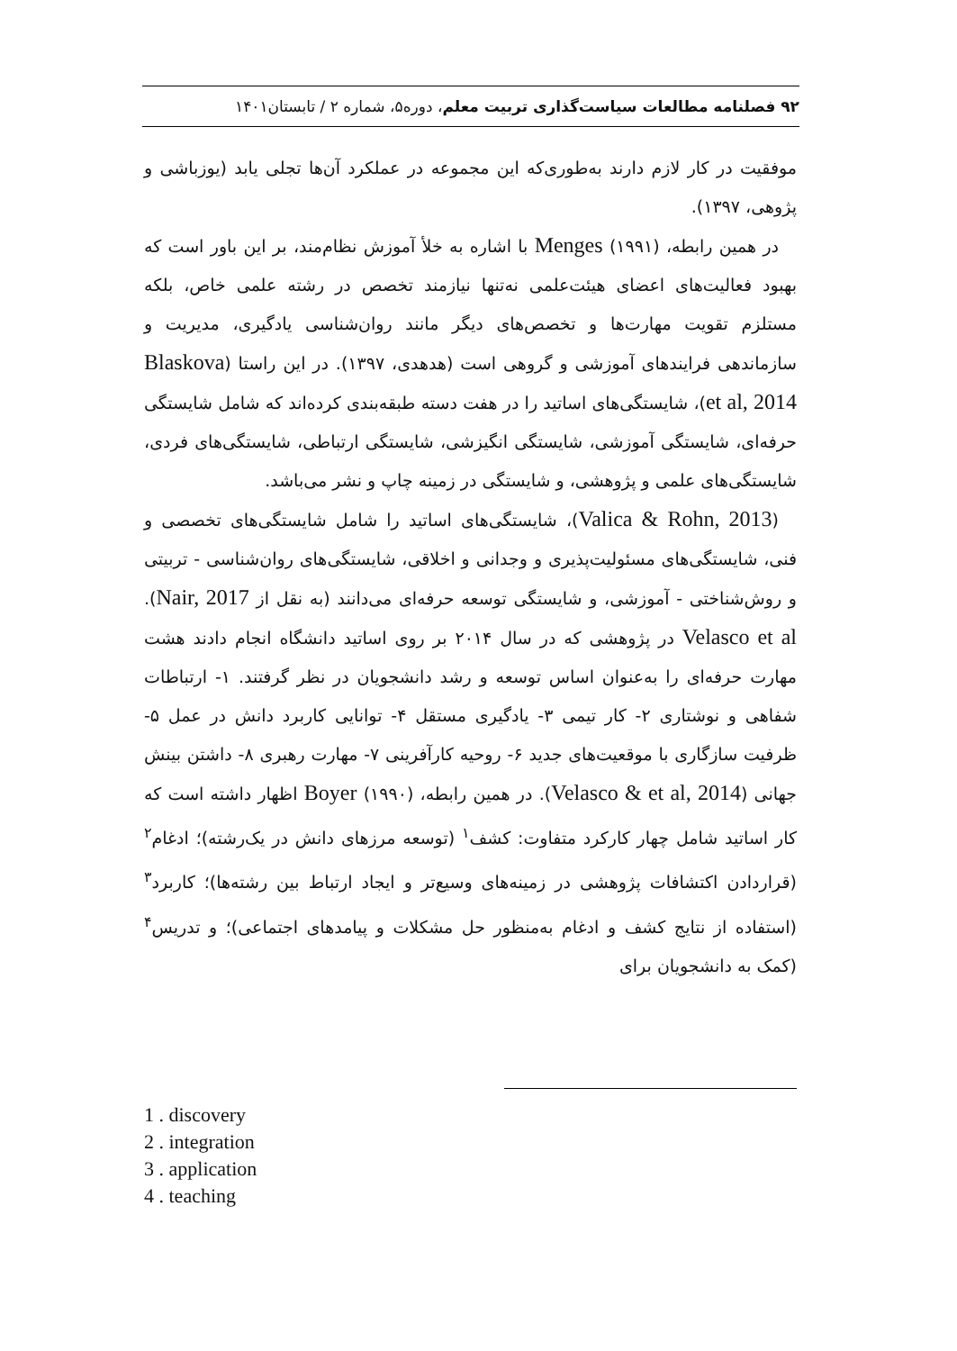۹۲ فصلنامه مطالعات سیاست‌گذاری تربیت معلم، دوره۵، شماره ۲ / تابستان۱۴۰۱
موفقیت در کار لازم دارند به‌طوری‌که این مجموعه در عملکرد آن‌ها تجلی یابد (یوزباشی و پژوهی، ۱۳۹۷).
در همین رابطه، (۱۹۹۱) Menges با اشاره به خلأ آموزش نظام‌مند، بر این باور است که بهبود فعالیت‌های اعضای هیئت‌علمی نه‌تنها نیازمند تخصص در رشته علمی خاص، بلکه مستلزم تقویت مهارت‌ها و تخصص‌های دیگر مانند روان‌شناسی یادگیری، مدیریت و سازماندهی فرایندهای آموزشی و گروهی است (هدهدی، ۱۳۹۷). در این راستا (Blaskova et al, 2014)، شایستگی‌های اساتید را در هفت دسته طبقه‌بندی کرده‌اند که شامل شایستگی حرفه‌ای، شایستگی آموزشی، شایستگی انگیزشی، شایستگی ارتباطی، شایستگی‌های فردی، شایستگی‌های علمی و پژوهشی، و شایستگی در زمینه چاپ و نشر می‌باشد.
(Valica & Rohn, 2013)، شایستگی‌های اساتید را شامل شایستگی‌های تخصصی و فنی، شایستگی‌های مسئولیت‌پذیری و وجدانی و اخلاقی، شایستگی‌های روان‌شناسی - تربیتی و روش‌شناختی - آموزشی، و شایستگی توسعه حرفه‌ای می‌دانند (به نقل از Nair, 2017). Velasco et al در پژوهشی که در سال ۲۰۱۴ بر روی اساتید دانشگاه انجام دادند هشت مهارت حرفه‌ای را به‌عنوان اساس توسعه و رشد دانشجویان در نظر گرفتند. ۱- ارتباطات شفاهی و نوشتاری ۲- کار تیمی ۳- یادگیری مستقل ۴- توانایی کاربرد دانش در عمل ۵- ظرفیت سازگاری با موقعیت‌های جدید ۶- روحیه کارآفرینی ۷- مهارت رهبری ۸- داشتن بینش جهانی (Velasco & et al, 2014). در همین رابطه، (۱۹۹۰) Boyer اظهار داشته است که کار اساتید شامل چهار کارکرد متفاوت: کشف<sup>۱</sup> (توسعه مرزهای دانش در یک‌رشته)؛ ادغام<sup>۲</sup> (قراردادن اکتشافات پژوهشی در زمینه‌های وسیع‌تر و ایجاد ارتباط بین رشته‌ها)؛ کاربرد<sup>۳</sup> (استفاده از نتایج کشف و ادغام به‌منظور حل مشکلات و پیامدهای اجتماعی)؛ و تدریس<sup>۴</sup> (کمک به دانشجویان برای
1 . discovery
2 . integration
3 . application
4 . teaching